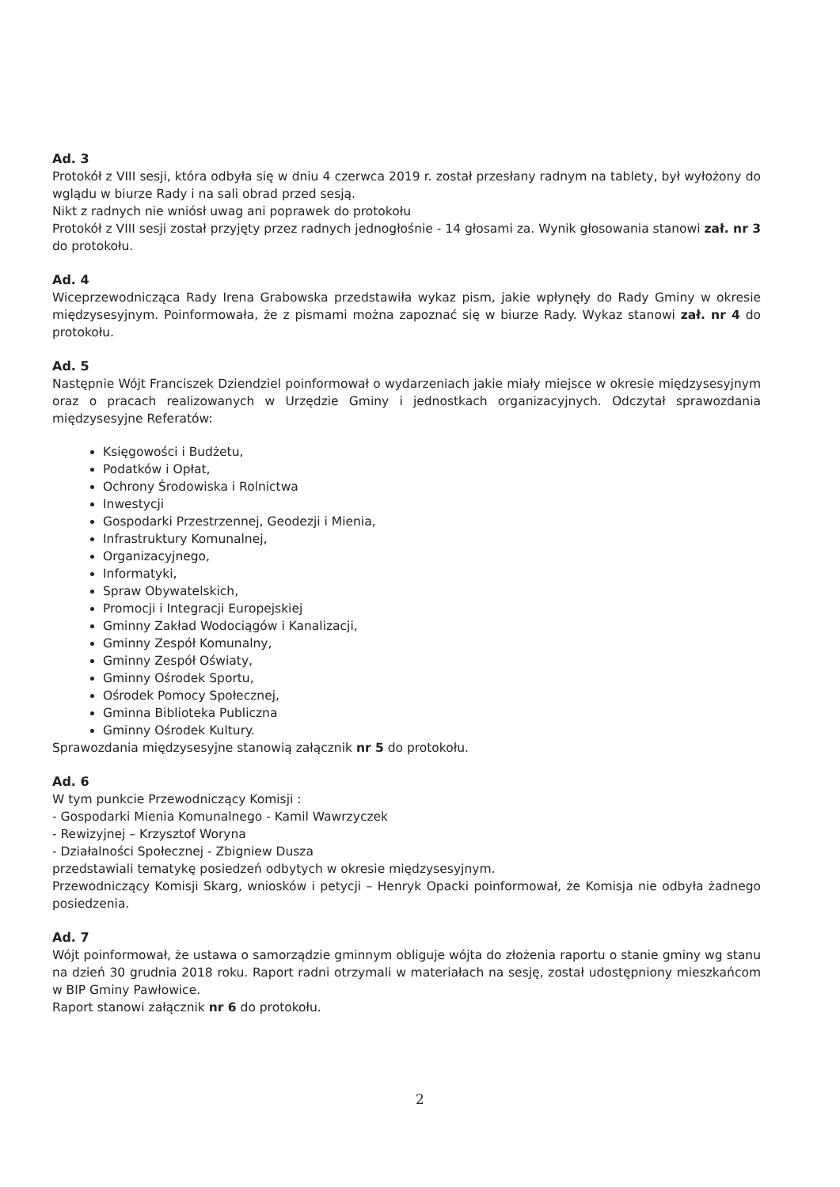Ad. 3
Protokół z VIII sesji, która odbyła się w dniu 4 czerwca 2019 r. został przesłany radnym na tablety, był wyłożony do wglądu w biurze Rady i na sali obrad przed sesją.
Nikt z radnych nie wniósł uwag ani poprawek do protokołu
Protokół z VIII sesji został przyjęty przez radnych jednogłośnie - 14 głosami za. Wynik głosowania stanowi zał. nr 3 do protokołu.
Ad. 4
Wiceprzewodnicząca Rady Irena Grabowska przedstawiła wykaz pism, jakie wpłynęły do Rady Gminy w okresie międzysesyjnym. Poinformowała, że z pismami można zapoznać się w biurze Rady. Wykaz stanowi zał. nr 4 do protokołu.
Ad. 5
Następnie Wójt Franciszek Dziendziel poinformował o wydarzeniach jakie miały miejsce w okresie międzysesyjnym oraz o pracach realizowanych w Urzędzie Gminy i jednostkach organizacyjnych. Odczytał sprawozdania międzysesyjne Referatów:
Księgowości i Budżetu,
Podatków i Opłat,
Ochrony Środowiska i Rolnictwa
Inwestycji
Gospodarki Przestrzennej, Geodezji i Mienia,
Infrastruktury Komunalnej,
Organizacyjnego,
Informatyki,
Spraw Obywatelskich,
Promocji i Integracji Europejskiej
Gminny Zakład Wodociągów i Kanalizacji,
Gminny Zespół Komunalny,
Gminny Zespół Oświaty,
Gminny Ośrodek Sportu,
Ośrodek Pomocy Społecznej,
Gminna Biblioteka Publiczna
Gminny Ośrodek Kultury.
Sprawozdania międzysesyjne stanowią załącznik nr 5 do protokołu.
Ad. 6
W tym punkcie Przewodniczący Komisji :
- Gospodarki Mienia Komunalnego - Kamil Wawrzyczek
- Rewizyjnej – Krzysztof Woryna
- Działalności Społecznej - Zbigniew Dusza
przedstawiali tematykę posiedzeń odbytych w okresie międzysesyjnym.
Przewodniczący Komisji Skarg, wniosków i petycji – Henryk Opacki poinformował, że Komisja nie odbyła żadnego posiedzenia.
Ad. 7
Wójt poinformował, że ustawa o samorządzie gminnym obliguje wójta do złożenia raportu o stanie gminy wg stanu na dzień 30 grudnia 2018 roku. Raport radni otrzymali w materiałach na sesję, został udostępniony mieszkańcom w BIP Gminy Pawłowice.
Raport stanowi załącznik nr 6 do protokołu.
2